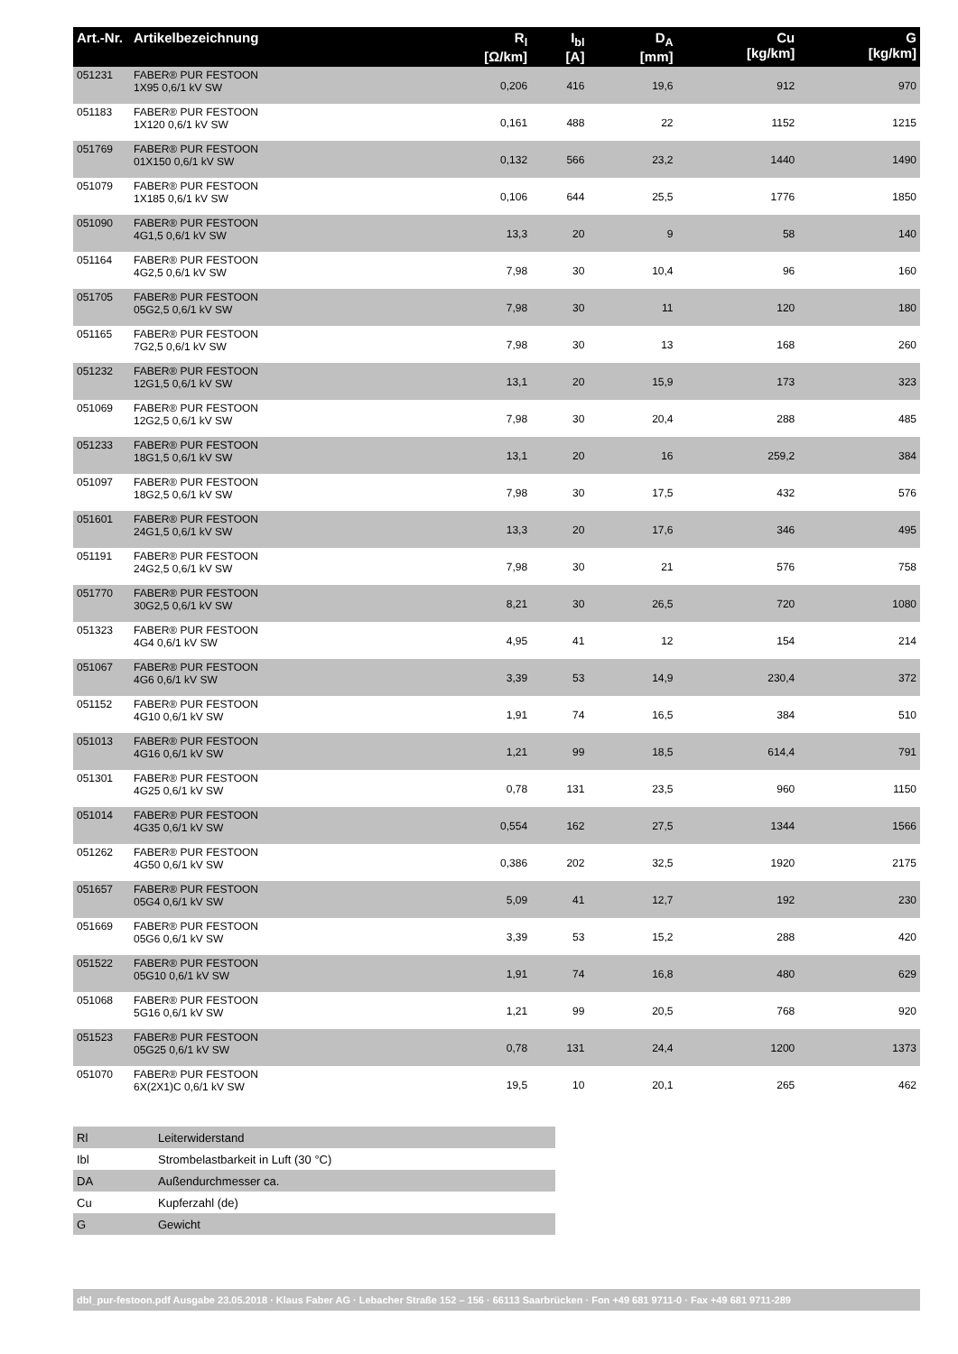| Art.-Nr. | Artikelbezeichnung | R<sub>l</sub> [Ω/km] | I<sub>bl</sub> [A] | D<sub>A</sub> [mm] | Cu [kg/km] | G [kg/km] |
| --- | --- | --- | --- | --- | --- | --- |
| 051231 | FABER® PUR FESTOON 1X95 0,6/1 kV SW | 0,206 | 416 | 19,6 | 912 | 970 |
| 051183 | FABER® PUR FESTOON 1X120 0,6/1 kV SW | 0,161 | 488 | 22 | 1152 | 1215 |
| 051769 | FABER® PUR FESTOON 01X150 0,6/1 kV SW | 0,132 | 566 | 23,2 | 1440 | 1490 |
| 051079 | FABER® PUR FESTOON 1X185 0,6/1 kV SW | 0,106 | 644 | 25,5 | 1776 | 1850 |
| 051090 | FABER® PUR FESTOON 4G1,5 0,6/1 kV SW | 13,3 | 20 | 9 | 58 | 140 |
| 051164 | FABER® PUR FESTOON 4G2,5 0,6/1 kV SW | 7,98 | 30 | 10,4 | 96 | 160 |
| 051705 | FABER® PUR FESTOON 05G2,5 0,6/1 kV SW | 7,98 | 30 | 11 | 120 | 180 |
| 051165 | FABER® PUR FESTOON 7G2,5 0,6/1 kV SW | 7,98 | 30 | 13 | 168 | 260 |
| 051232 | FABER® PUR FESTOON 12G1,5 0,6/1 kV SW | 13,1 | 20 | 15,9 | 173 | 323 |
| 051069 | FABER® PUR FESTOON 12G2,5 0,6/1 kV SW | 7,98 | 30 | 20,4 | 288 | 485 |
| 051233 | FABER® PUR FESTOON 18G1,5 0,6/1 kV SW | 13,1 | 20 | 16 | 259,2 | 384 |
| 051097 | FABER® PUR FESTOON 18G2,5 0,6/1 kV SW | 7,98 | 30 | 17,5 | 432 | 576 |
| 051601 | FABER® PUR FESTOON 24G1,5 0,6/1 kV SW | 13,3 | 20 | 17,6 | 346 | 495 |
| 051191 | FABER® PUR FESTOON 24G2,5 0,6/1 kV SW | 7,98 | 30 | 21 | 576 | 758 |
| 051770 | FABER® PUR FESTOON 30G2,5 0,6/1 kV SW | 8,21 | 30 | 26,5 | 720 | 1080 |
| 051323 | FABER® PUR FESTOON 4G4 0,6/1 kV SW | 4,95 | 41 | 12 | 154 | 214 |
| 051067 | FABER® PUR FESTOON 4G6 0,6/1 kV SW | 3,39 | 53 | 14,9 | 230,4 | 372 |
| 051152 | FABER® PUR FESTOON 4G10 0,6/1 kV SW | 1,91 | 74 | 16,5 | 384 | 510 |
| 051013 | FABER® PUR FESTOON 4G16 0,6/1 kV SW | 1,21 | 99 | 18,5 | 614,4 | 791 |
| 051301 | FABER® PUR FESTOON 4G25 0,6/1 kV SW | 0,78 | 131 | 23,5 | 960 | 1150 |
| 051014 | FABER® PUR FESTOON 4G35 0,6/1 kV SW | 0,554 | 162 | 27,5 | 1344 | 1566 |
| 051262 | FABER® PUR FESTOON 4G50 0,6/1 kV SW | 0,386 | 202 | 32,5 | 1920 | 2175 |
| 051657 | FABER® PUR FESTOON 05G4 0,6/1 kV SW | 5,09 | 41 | 12,7 | 192 | 230 |
| 051669 | FABER® PUR FESTOON 05G6 0,6/1 kV SW | 3,39 | 53 | 15,2 | 288 | 420 |
| 051522 | FABER® PUR FESTOON 05G10 0,6/1 kV SW | 1,91 | 74 | 16,8 | 480 | 629 |
| 051068 | FABER® PUR FESTOON 5G16 0,6/1 kV SW | 1,21 | 99 | 20,5 | 768 | 920 |
| 051523 | FABER® PUR FESTOON 05G25 0,6/1 kV SW | 0,78 | 131 | 24,4 | 1200 | 1373 |
| 051070 | FABER® PUR FESTOON 6X(2X1)C 0,6/1 kV SW | 19,5 | 10 | 20,1 | 265 | 462 |
| Rl | Leiterwiderstand |
| Ibl | Strombelastbarkeit in Luft (30 °C) |
| DA | Außendurchmesser ca. |
| Cu | Kupferzahl (de) |
| G | Gewicht |
dbl_pur-festoon.pdf Ausgabe 23.05.2018 · Klaus Faber AG · Lebacher Straße 152 – 156 · 66113 Saarbrücken · Fon +49 681 9711-0 · Fax +49 681 9711-289